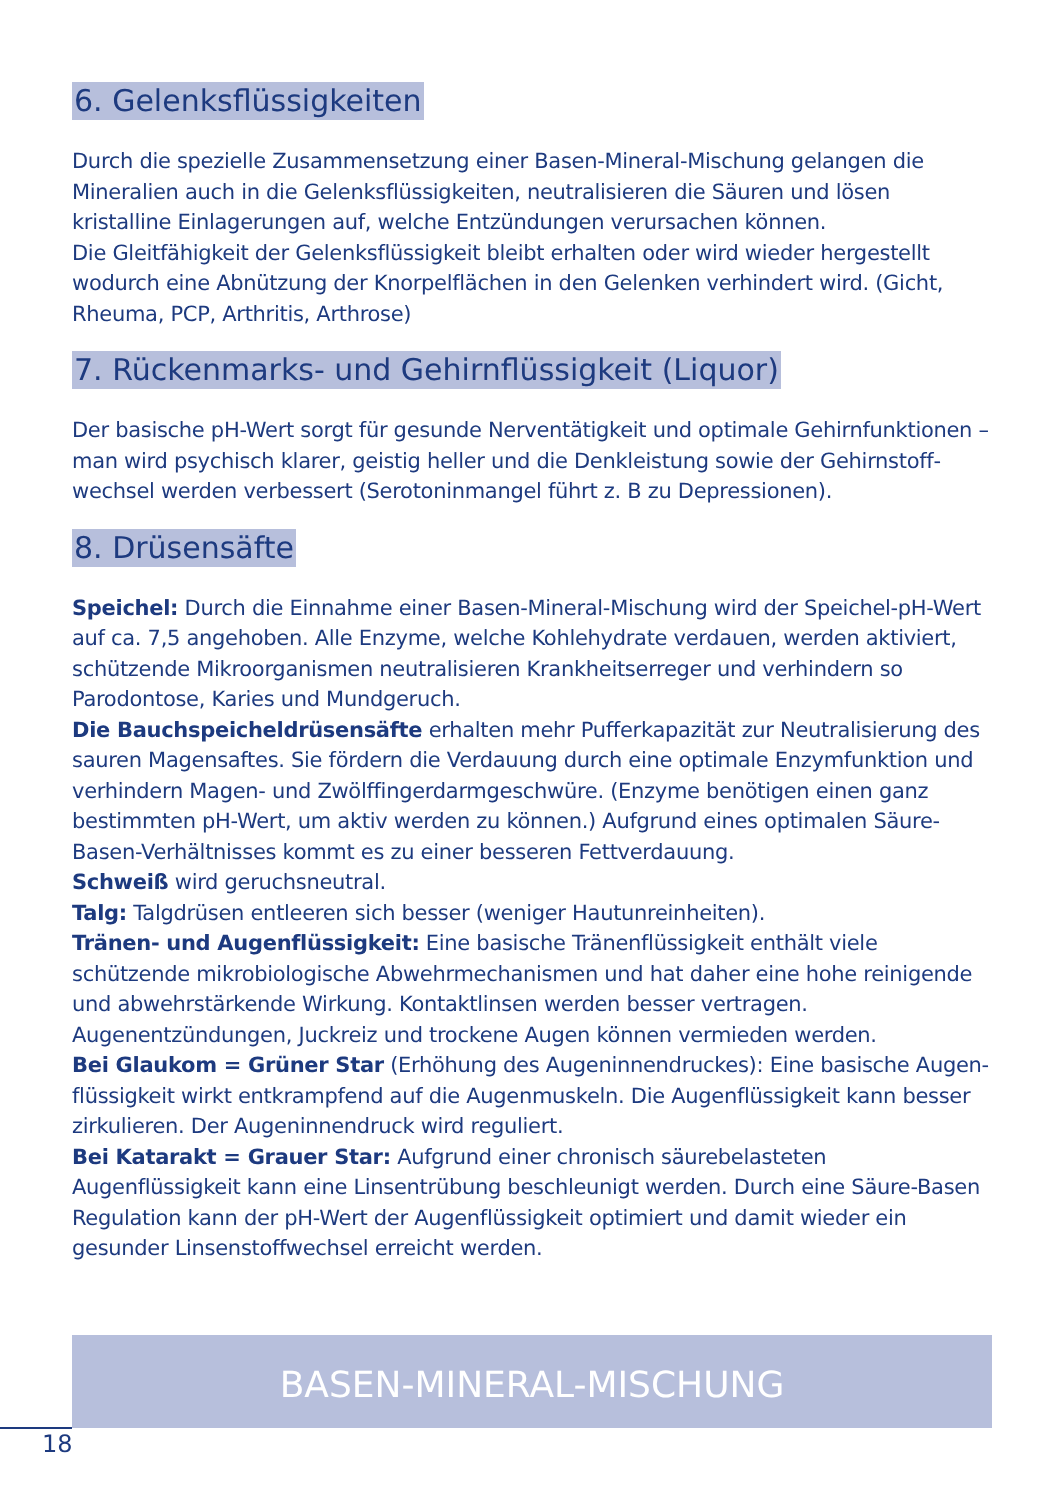6. Gelenksflüssigkeiten
Durch die spezielle Zusammensetzung einer Basen-Mineral-Mischung gelangen die Mineralien auch in die Gelenksflüssigkeiten, neutralisieren die Säuren und lösen kristalline Einlagerungen auf, welche Entzündungen verursachen können.
Die Gleitfähigkeit der Gelenksflüssigkeit bleibt erhalten oder wird wieder hergestellt wodurch eine Abnützung der Knorpelflächen in den Gelenken verhindert wird. (Gicht, Rheuma, PCP, Arthritis, Arthrose)
7. Rückenmarks- und Gehirnflüssigkeit (Liquor)
Der basische pH-Wert sorgt für gesunde Nerventätigkeit und optimale Gehirnfunktionen – man wird psychisch klarer, geistig heller und die Denkleistung sowie der Gehirnstoff­wechsel werden verbessert (Serotoninmangel führt z. B zu Depressionen).
8. Drüsensäfte
Speichel: Durch die Einnahme einer Basen-Mineral-Mischung wird der Speichel-pH-Wert auf ca. 7,5 angehoben. Alle Enzyme, welche Kohlehydrate verdauen, werden akti­viert, schützende Mikroorganismen neutralisieren Krankheitserreger und verhindern so Parodontose, Karies und Mundgeruch.
Die Bauchspeicheldrüsensäfte erhalten mehr Pufferkapazität zur Neutralisierung des sauren Magensaftes. Sie fördern die Verdauung durch eine optimale Enzymfunktion und verhindern Magen- und Zwölffingerdarmgeschwüre. (Enzyme benötigen einen ganz bestimmten pH-Wert, um aktiv werden zu können.) Aufgrund eines optimalen Säure-Basen-Verhältnisses kommt es zu einer besseren Fettverdauung.
Schweiß wird geruchsneutral.
Talg: Talgdrüsen entleeren sich besser (weniger Hautunreinheiten).
Tränen- und Augenflüssigkeit: Eine basische Tränenflüssigkeit enthält viele schützende mikrobiologische Abwehrmechanismen und hat daher eine hohe reinigende und ab­wehrstärkende Wirkung. Kontaktlinsen werden besser vertragen. Augenentzündungen, Juckreiz und trockene Augen können vermieden werden.
Bei Glaukom = Grüner Star (Erhöhung des Augeninnendruckes): Eine basische Augen­flüssigkeit wirkt entkrampfend auf die Augenmuskeln. Die Augenflüssigkeit kann besser zirkulieren. Der Augeninnendruck wird reguliert.
Bei Katarakt = Grauer Star: Aufgrund einer chronisch säurebelasteten Augenflüssigkeit kann eine Linsentrübung beschleunigt werden. Durch eine Säure-Basen Regulation kann der pH-Wert der Augenflüssigkeit optimiert und damit wieder ein gesunder Linsenstoff­wechsel erreicht werden.
BASEN-MINERAL-MISCHUNG
18